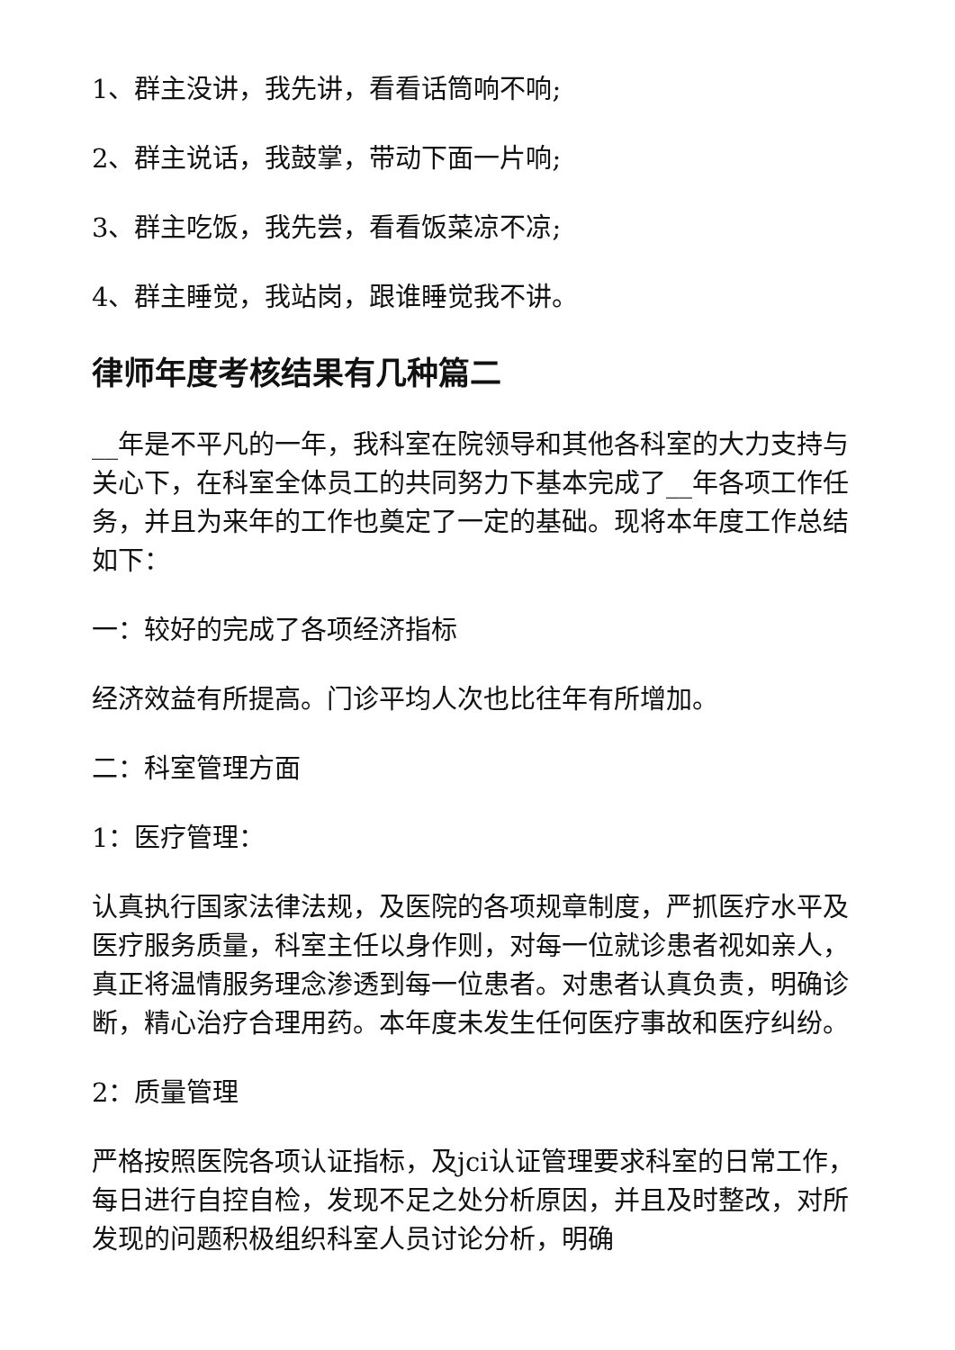1、群主没讲，我先讲，看看话筒响不响;
2、群主说话，我鼓掌，带动下面一片响;
3、群主吃饭，我先尝，看看饭菜凉不凉;
4、群主睡觉，我站岗，跟谁睡觉我不讲。
律师年度考核结果有几种篇二
__年是不平凡的一年，我科室在院领导和其他各科室的大力支持与关心下，在科室全体员工的共同努力下基本完成了__年各项工作任务，并且为来年的工作也奠定了一定的基础。现将本年度工作总结如下：
一：较好的完成了各项经济指标
经济效益有所提高。门诊平均人次也比往年有所增加。
二：科室管理方面
1：医疗管理：
认真执行国家法律法规，及医院的各项规章制度，严抓医疗水平及医疗服务质量，科室主任以身作则，对每一位就诊患者视如亲人，真正将温情服务理念渗透到每一位患者。对患者认真负责，明确诊断，精心治疗合理用药。本年度未发生任何医疗事故和医疗纠纷。
2：质量管理
严格按照医院各项认证指标，及jci认证管理要求科室的日常工作，每日进行自控自检，发现不足之处分析原因，并且及时整改，对所发现的问题积极组织科室人员讨论分析，明确